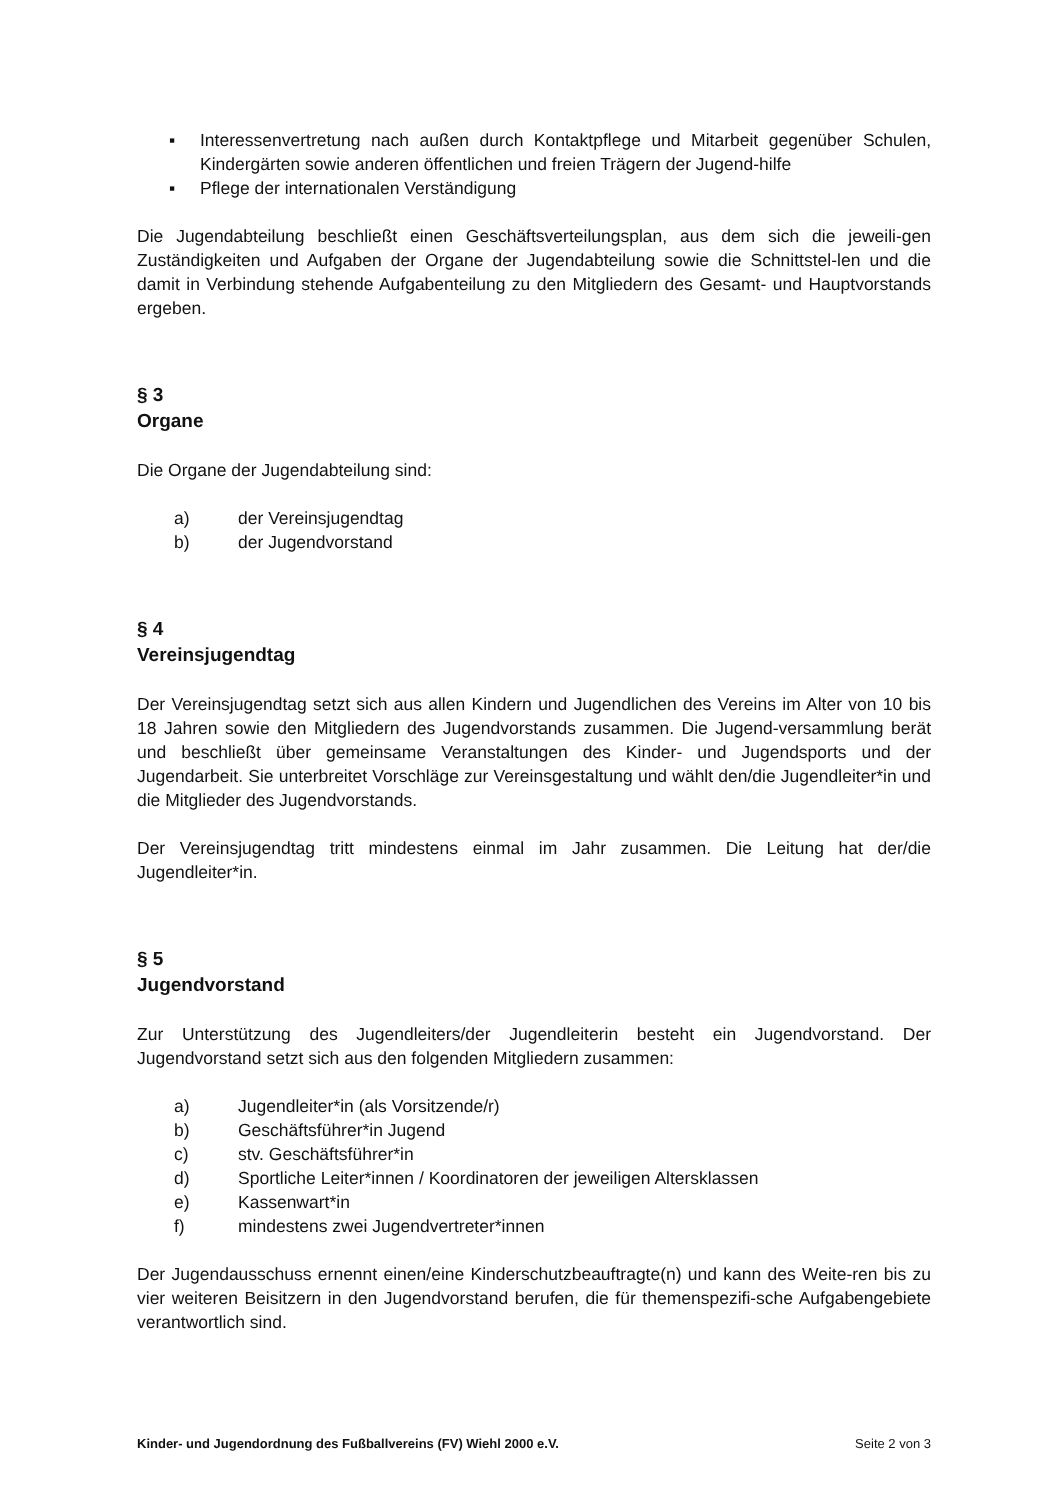▪ Interessenvertretung nach außen durch Kontaktpflege und Mitarbeit gegenüber Schulen, Kindergärten sowie anderen öffentlichen und freien Trägern der Jugend-hilfe
▪ Pflege der internationalen Verständigung
Die Jugendabteilung beschließt einen Geschäftsverteilungsplan, aus dem sich die jeweili-gen Zuständigkeiten und Aufgaben der Organe der Jugendabteilung sowie die Schnittstel-len und die damit in Verbindung stehende Aufgabenteilung zu den Mitgliedern des Gesamt- und Hauptvorstands ergeben.
§ 3
Organe
Die Organe der Jugendabteilung sind:
a) der Vereinsjugendtag
b) der Jugendvorstand
§ 4
Vereinsjugendtag
Der Vereinsjugendtag setzt sich aus allen Kindern und Jugendlichen des Vereins im Alter von 10 bis 18 Jahren sowie den Mitgliedern des Jugendvorstands zusammen. Die Jugend-versammlung berät und beschließt über gemeinsame Veranstaltungen des Kinder- und Jugendsports und der Jugendarbeit. Sie unterbreitet Vorschläge zur Vereinsgestaltung und wählt den/die Jugendleiter*in und die Mitglieder des Jugendvorstands.
Der Vereinsjugendtag tritt mindestens einmal im Jahr zusammen. Die Leitung hat der/die Jugendleiter*in.
§ 5
Jugendvorstand
Zur Unterstützung des Jugendleiters/der Jugendleiterin besteht ein Jugendvorstand. Der Jugendvorstand setzt sich aus den folgenden Mitgliedern zusammen:
a) Jugendleiter*in (als Vorsitzende/r)
b) Geschäftsführer*in Jugend
c) stv. Geschäftsführer*in
d) Sportliche Leiter*innen / Koordinatoren der jeweiligen Altersklassen
e) Kassenwart*in
f) mindestens zwei Jugendvertreter*innen
Der Jugendausschuss ernennt einen/eine Kinderschutzbeauftragte(n) und kann des Weite-ren bis zu vier weiteren Beisitzern in den Jugendvorstand berufen, die für themenspezifi-sche Aufgabengebiete verantwortlich sind.
Kinder- und Jugendordnung des Fußballvereins (FV) Wiehl 2000 e.V. Seite 2 von 3